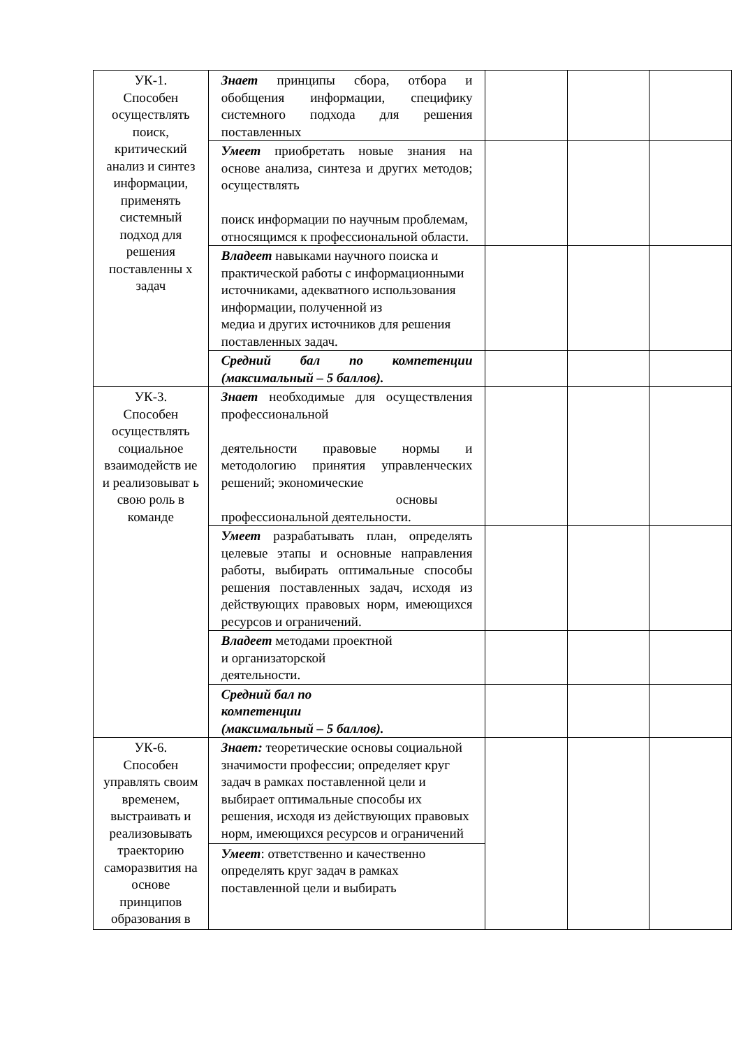| УК-1. Способен осуществлять поиск, критический анализ и синтез информации, применять системный подход для решения поставленны х задач | Знает принципы сбора, отбора и обобщения информации, специфику системного подхода для решения поставленных | | | |
| | Умеет приобретать новые знания на основе анализа, синтеза и других методов; осуществлять поиск информации по научным проблемам, относящимся к профессиональной области. | | | |
| | Владеет навыками научного поиска и практической работы с информационными источниками, адекватного использования информации, полученной из медиа и других источников для решения поставленных задач. | | | |
| | Средний бал по компетенции (максимальный – 5 баллов). | | | |
| УК-3. Способен осуществлять социальное взаимодейств ие и реализовыват ь свою роль в команде | Знает необходимые для осуществления профессиональной деятельности правовые нормы и методологию принятия управленческих решений; экономические основы профессиональной деятельности. | | | |
| | Умеет разрабатывать план, определять целевые этапы и основные направления работы, выбирать оптимальные способы решения поставленных задач, исходя из действующих правовых норм, имеющихся ресурсов и ограничений. | | | |
| | Владеет методами проектной и организаторской деятельности. | | | |
| | Средний бал по компетенции (максимальный – 5 баллов). | | | |
| УК-6. Способен управлять своим временем, выстраивать и реализовывать траекторию саморазвития на основе принципов образования в | Знает: теоретические основы социальной значимости профессии; определяет круг задач в рамках поставленной цели и выбирает оптимальные способы их решения, исходя из действующих правовых норм, имеющихся ресурсов и ограничений | | | |
| | Умеет : ответственно и качественно определять круг задач в рамках поставленной цели и выбирать | | | |